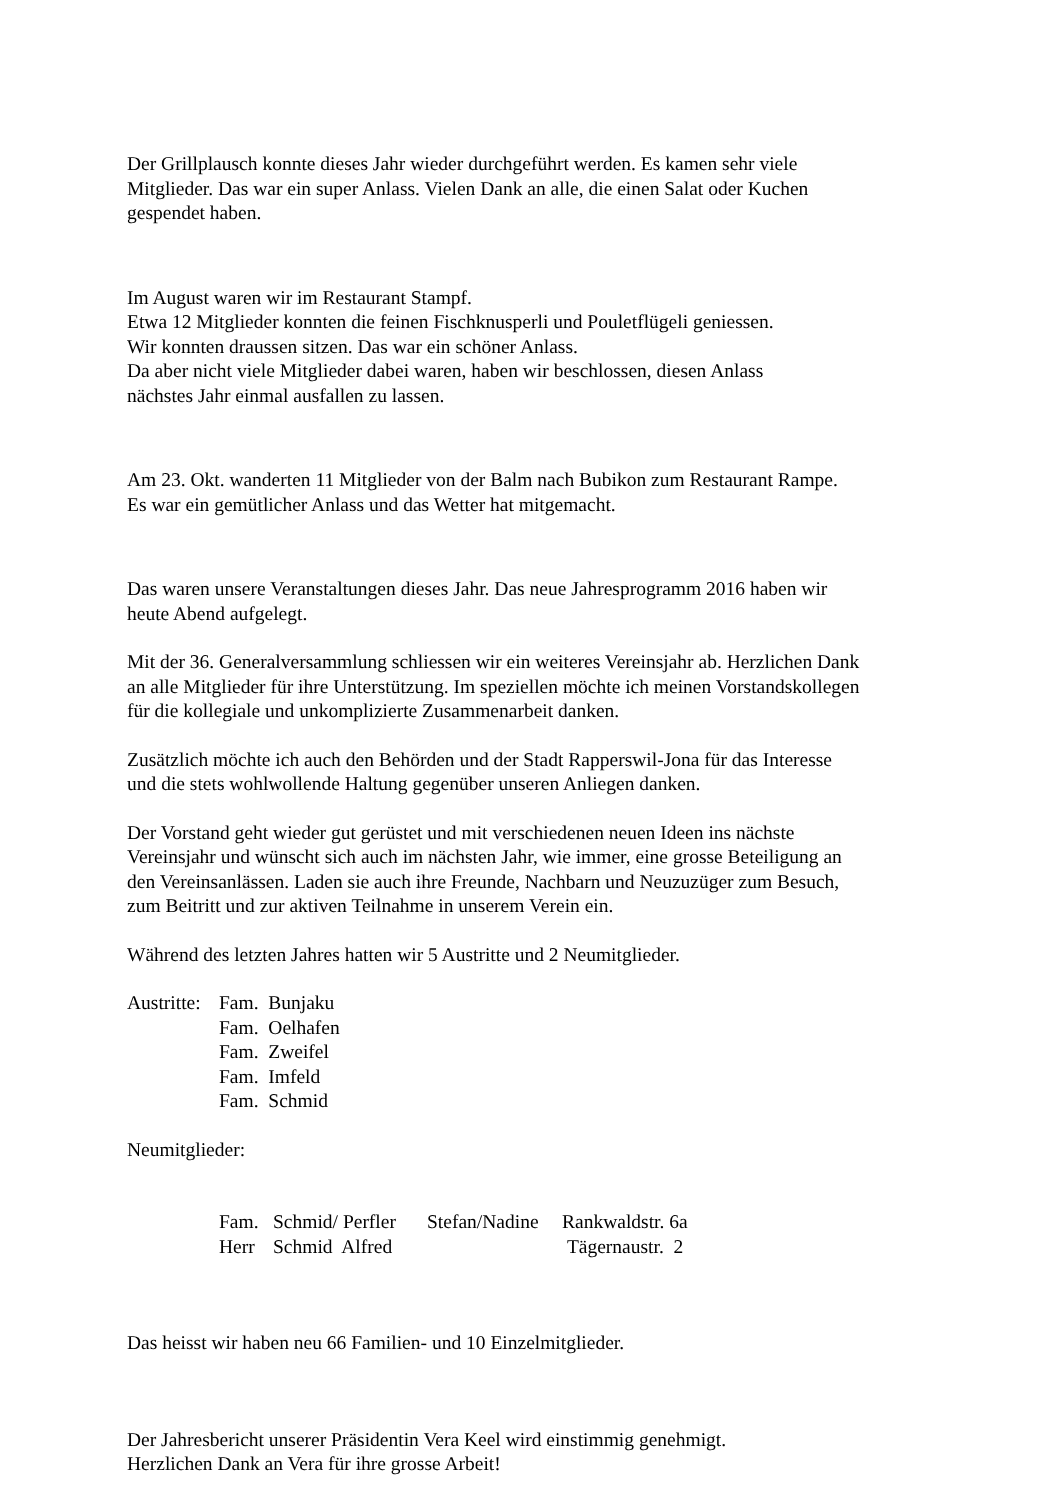Der Grillplausch konnte dieses Jahr wieder durchgeführt werden. Es kamen sehr viele
Mitglieder. Das war ein super Anlass. Vielen Dank an alle, die einen Salat oder Kuchen
gespendet haben.
Im August waren wir im Restaurant Stampf.
Etwa 12 Mitglieder konnten die feinen Fischknusperli und Pouletflügeli geniessen.
Wir konnten draussen sitzen. Das war ein schöner Anlass.
Da aber nicht viele Mitglieder dabei waren, haben wir beschlossen, diesen Anlass
nächstes Jahr einmal ausfallen zu lassen.
Am 23. Okt. wanderten 11 Mitglieder von der Balm nach Bubikon zum Restaurant Rampe.
Es war ein gemütlicher Anlass und das Wetter hat mitgemacht.
Das waren unsere Veranstaltungen dieses Jahr. Das neue Jahresprogramm 2016 haben wir
heute Abend aufgelegt.
Mit der 36. Generalversammlung schliessen wir ein weiteres Vereinsjahr ab. Herzlichen Dank
an alle Mitglieder für ihre Unterstützung. Im speziellen möchte ich meinen Vorstandskollegen
für die kollegiale und unkomplizierte Zusammenarbeit danken.
Zusätzlich möchte ich auch den Behörden und der Stadt Rapperswil-Jona für das Interesse
und die stets wohlwollende Haltung gegenüber unseren Anliegen danken.
Der Vorstand geht wieder gut gerüstet und mit verschiedenen neuen Ideen ins nächste
Vereinsjahr und wünscht sich auch im nächsten Jahr, wie immer, eine grosse Beteiligung an
den Vereinsanlässen. Laden sie auch ihre Freunde, Nachbarn und Neuzuzüger zum Besuch,
zum Beitritt und zur aktiven Teilnahme in unserem Verein ein.
Während des letzten Jahres hatten wir 5 Austritte und 2 Neumitglieder.
| Austritte: | Fam. Bunjaku Fam. Oelhafen Fam. Zweifel Fam. Imfeld Fam. Schmid |
Neumitglieder:
| Fam. | Schmid/ Perfler | Stefan/Nadine | Rankwaldstr. 6a |
| Herr | Schmid Alfred | | Tägernaustr. 2 |
Das heisst wir haben neu 66 Familien- und 10 Einzelmitglieder.
Der Jahresbericht unserer Präsidentin Vera Keel wird einstimmig genehmigt.
Herzlichen Dank an Vera für ihre grosse Arbeit!